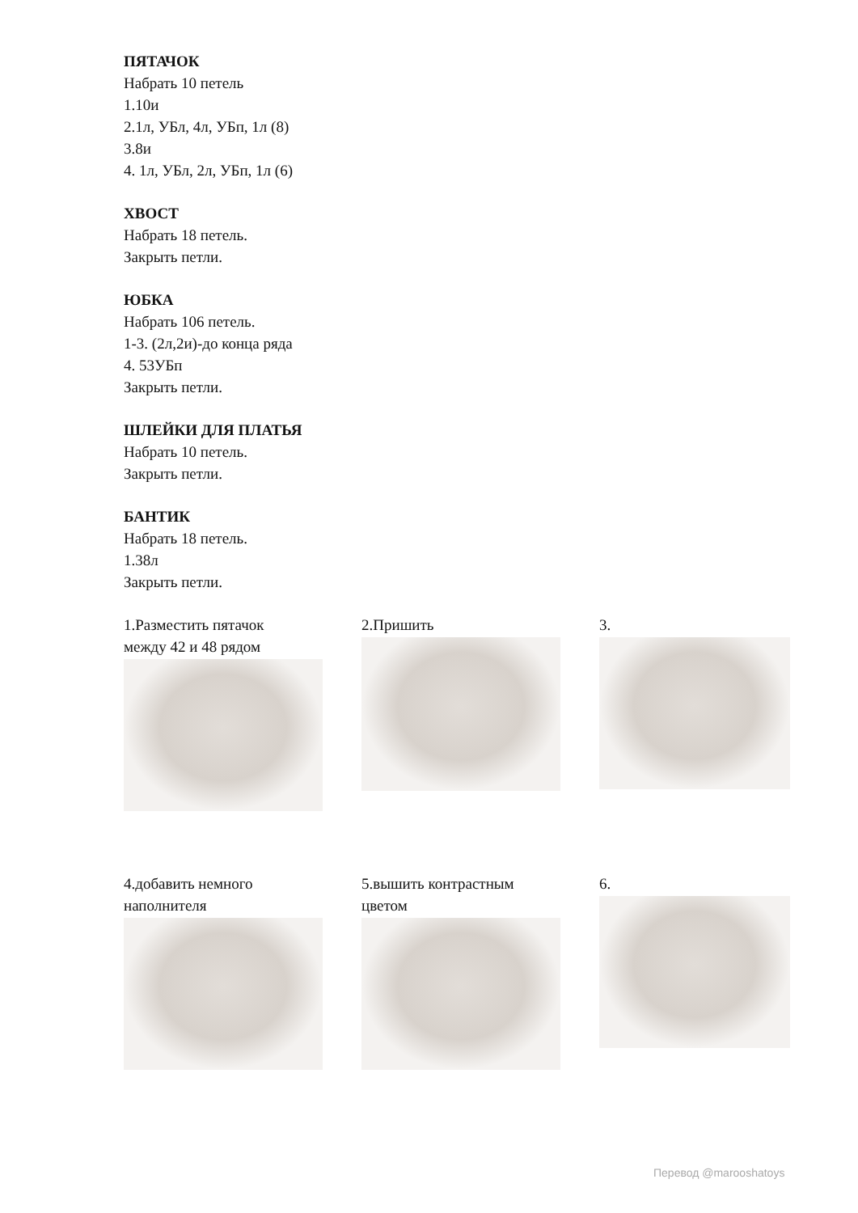ПЯТАЧОК
Набрать 10 петель
1.10и
2.1л, УБл, 4л, УБп, 1л (8)
3.8и
4. 1л, УБл, 2л, УБп, 1л (6)
ХВОСТ
Набрать 18 петель.
Закрыть петли.
ЮБКА
Набрать 106 петель.
1-3. (2л,2и)-до конца ряда
4. 53УБп
Закрыть петли.
ШЛЕЙКИ ДЛЯ ПЛАТЬЯ
Набрать 10 петель.
Закрыть петли.
БАНТИК
Набрать 18 петель.
1.38л
Закрыть петли.
1.Разместить пятачок
между 42 и 48 рядом
2.Пришить 3.
4.добавить немного
наполнителя
5.вышить контрастным
цветом
6.
Перевод @marooshatoys